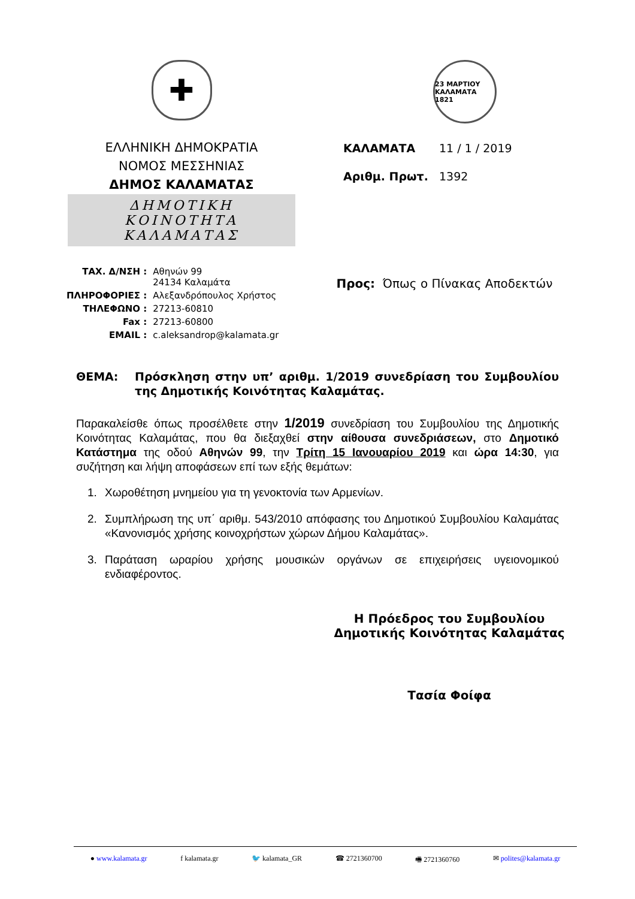✚
ΕΛΛΗΝΙΚΗ ΔΗΜΟΚΡΑΤΙΑ
ΝΟΜΟΣ ΜΕΣΣΗΝΙΑΣ
ΔΗΜΟΣ ΚΑΛΑΜΑΤΑΣ
ΔΗΜΟΤΙΚΗ ΚΟΙΝΟΤΗΤΑ ΚΑΛΑΜΑΤΑΣ
23 ΜΑΡΤΙΟΥ ΚΑΛΑΜΑΤΑ 1821
ΚΑΛΑΜΑΤΑ 11 / 1 / 2019
Αριθμ. Πρωτ. 1392
| ΤΑΧ. Δ/ΝΣΗ : | Αθηνών 99 24134 Καλαμάτα |
| ΠΛΗΡΟΦΟΡΙΕΣ : | Αλεξανδρόπουλος Χρήστος |
| ΤΗΛΕΦΩΝΟ : | 27213-60810 |
| Fax : | 27213-60800 |
| EMAIL : | c.aleksandrop@kalamata.gr |
Προς: Όπως ο Πίνακας Αποδεκτών
ΘΕΜΑ: Πρόσκληση στην υπ’ αριθμ. 1/2019 συνεδρίαση του Συμβουλίου της Δημοτικής Κοινότητας Καλαμάτας.
Παρακαλείσθε όπως προσέλθετε στην 1/2019 συνεδρίαση του Συμβουλίου της Δημοτικής Κοινότητας Καλαμάτας, που θα διεξαχθεί στην αίθουσα συνεδριάσεων, στο Δημοτικό Κατάστημα της οδού Αθηνών 99, την Τρίτη 15 Ιανουαρίου 2019 και ώρα 14:30, για συζήτηση και λήψη αποφάσεων επί των εξής θεμάτων:
1. Χωροθέτηση μνημείου για τη γενοκτονία των Αρμενίων.
2. Συμπλήρωση της υπ΄ αριθμ. 543/2010 απόφασης του Δημοτικού Συμβουλίου Καλαμάτας «Κανονισμός χρήσης κοινοχρήστων χώρων Δήμου Καλαμάτας».
3. Παράταση ωραρίου χρήσης μουσικών οργάνων σε επιχειρήσεις υγειονομικού ενδιαφέροντος.
Η Πρόεδρος του Συμβουλίου
Δημοτικής Κοινότητας Καλαμάτας
Τασία Φοίφα
● www.kalamata.gr f kalamata.gr 🐦 kalamata_GR ☎ 2721360700 🖷 2721360760 ✉ polites@kalamata.gr